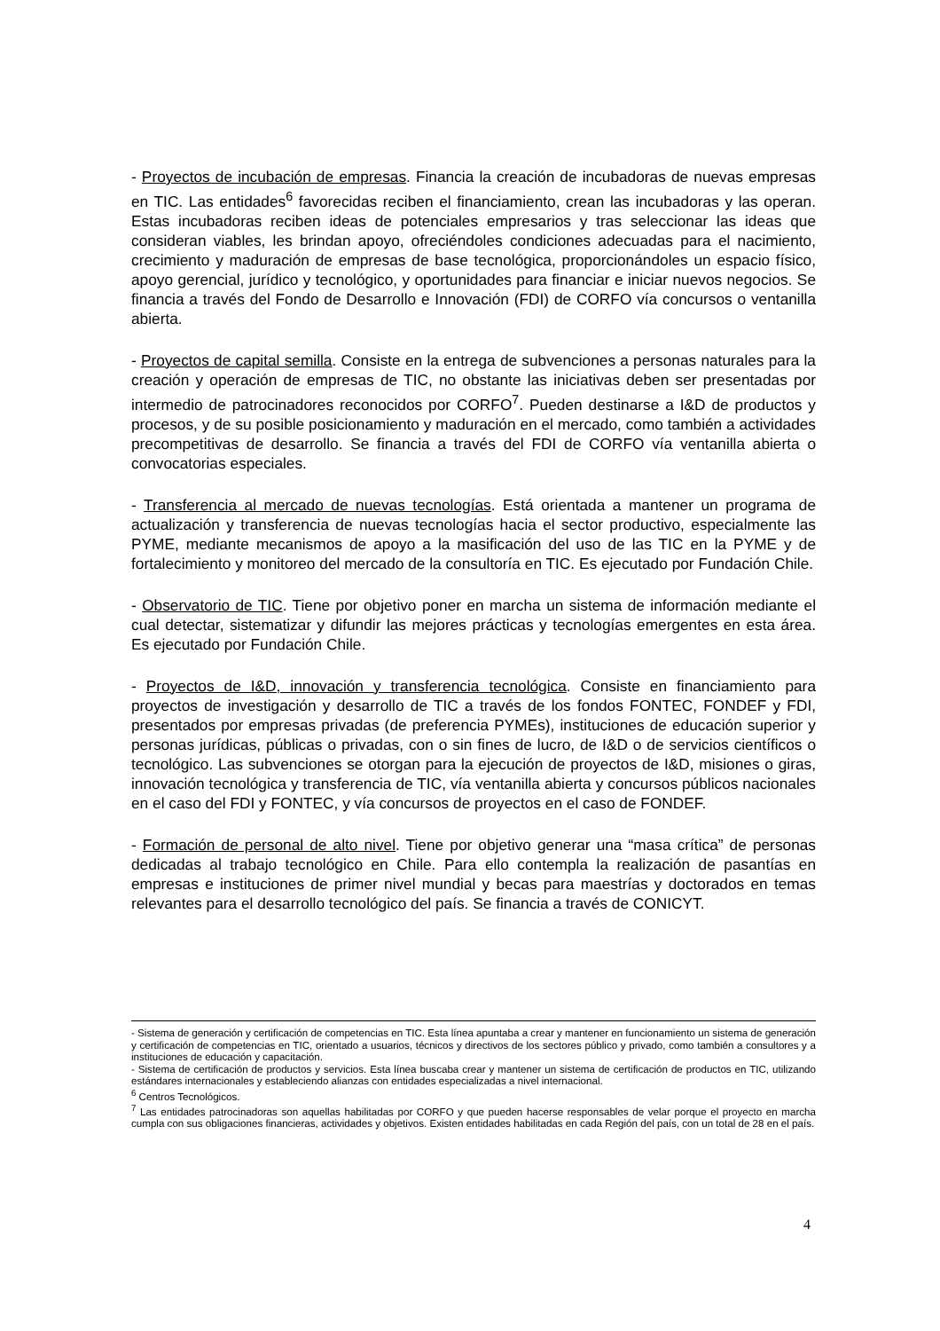- Proyectos de incubación de empresas. Financia la creación de incubadoras de nuevas empresas en TIC. Las entidades<sup>6</sup> favorecidas reciben el financiamiento, crean las incubadoras y las operan. Estas incubadoras reciben ideas de potenciales empresarios y tras seleccionar las ideas que consideran viables, les brindan apoyo, ofreciéndoles condiciones adecuadas para el nacimiento, crecimiento y maduración de empresas de base tecnológica, proporcionándoles un espacio físico, apoyo gerencial, jurídico y tecnológico, y oportunidades para financiar e iniciar nuevos negocios. Se financia a través del Fondo de Desarrollo e Innovación (FDI) de CORFO vía concursos o ventanilla abierta.
- Proyectos de capital semilla. Consiste en la entrega de subvenciones a personas naturales para la creación y operación de empresas de TIC, no obstante las iniciativas deben ser presentadas por intermedio de patrocinadores reconocidos por CORFO<sup>7</sup>. Pueden destinarse a I&D de productos y procesos, y de su posible posicionamiento y maduración en el mercado, como también a actividades precompetitivas de desarrollo. Se financia a través del FDI de CORFO vía ventanilla abierta o convocatorias especiales.
- Transferencia al mercado de nuevas tecnologías. Está orientada a mantener un programa de actualización y transferencia de nuevas tecnologías hacia el sector productivo, especialmente las PYME, mediante mecanismos de apoyo a la masificación del uso de las TIC en la PYME y de fortalecimiento y monitoreo del mercado de la consultoría en TIC. Es ejecutado por Fundación Chile.
- Observatorio de TIC. Tiene por objetivo poner en marcha un sistema de información mediante el cual detectar, sistematizar y difundir las mejores prácticas y tecnologías emergentes en esta área. Es ejecutado por Fundación Chile.
- Proyectos de I&D, innovación y transferencia tecnológica. Consiste en financiamiento para proyectos de investigación y desarrollo de TIC a través de los fondos FONTEC, FONDEF y FDI, presentados por empresas privadas (de preferencia PYMEs), instituciones de educación superior y personas jurídicas, públicas o privadas, con o sin fines de lucro, de I&D o de servicios científicos o tecnológico. Las subvenciones se otorgan para la ejecución de proyectos de I&D, misiones o giras, innovación tecnológica y transferencia de TIC, vía ventanilla abierta y concursos públicos nacionales en el caso del FDI y FONTEC, y vía concursos de proyectos en el caso de FONDEF.
- Formación de personal de alto nivel. Tiene por objetivo generar una “masa crítica” de personas dedicadas al trabajo tecnológico en Chile. Para ello contempla la realización de pasantías en empresas e instituciones de primer nivel mundial y becas para maestrías y doctorados en temas relevantes para el desarrollo tecnológico del país. Se financia a través de CONICYT.
- Sistema de generación y certificación de competencias en TIC. Esta línea apuntaba a crear y mantener en funcionamiento un sistema de generación y certificación de competencias en TIC, orientado a usuarios, técnicos y directivos de los sectores público y privado, como también a consultores y a instituciones de educación y capacitación.
- Sistema de certificación de productos y servicios. Esta línea buscaba crear y mantener un sistema de certificación de productos en TIC, utilizando estándares internacionales y estableciendo alianzas con entidades especializadas a nivel internacional.
<sup>6</sup> Centros Tecnológicos.
<sup>7</sup> Las entidades patrocinadoras son aquellas habilitadas por CORFO y que pueden hacerse responsables de velar porque el proyecto en marcha cumpla con sus obligaciones financieras, actividades y objetivos. Existen entidades habilitadas en cada Región del país, con un total de 28 en el país.
4